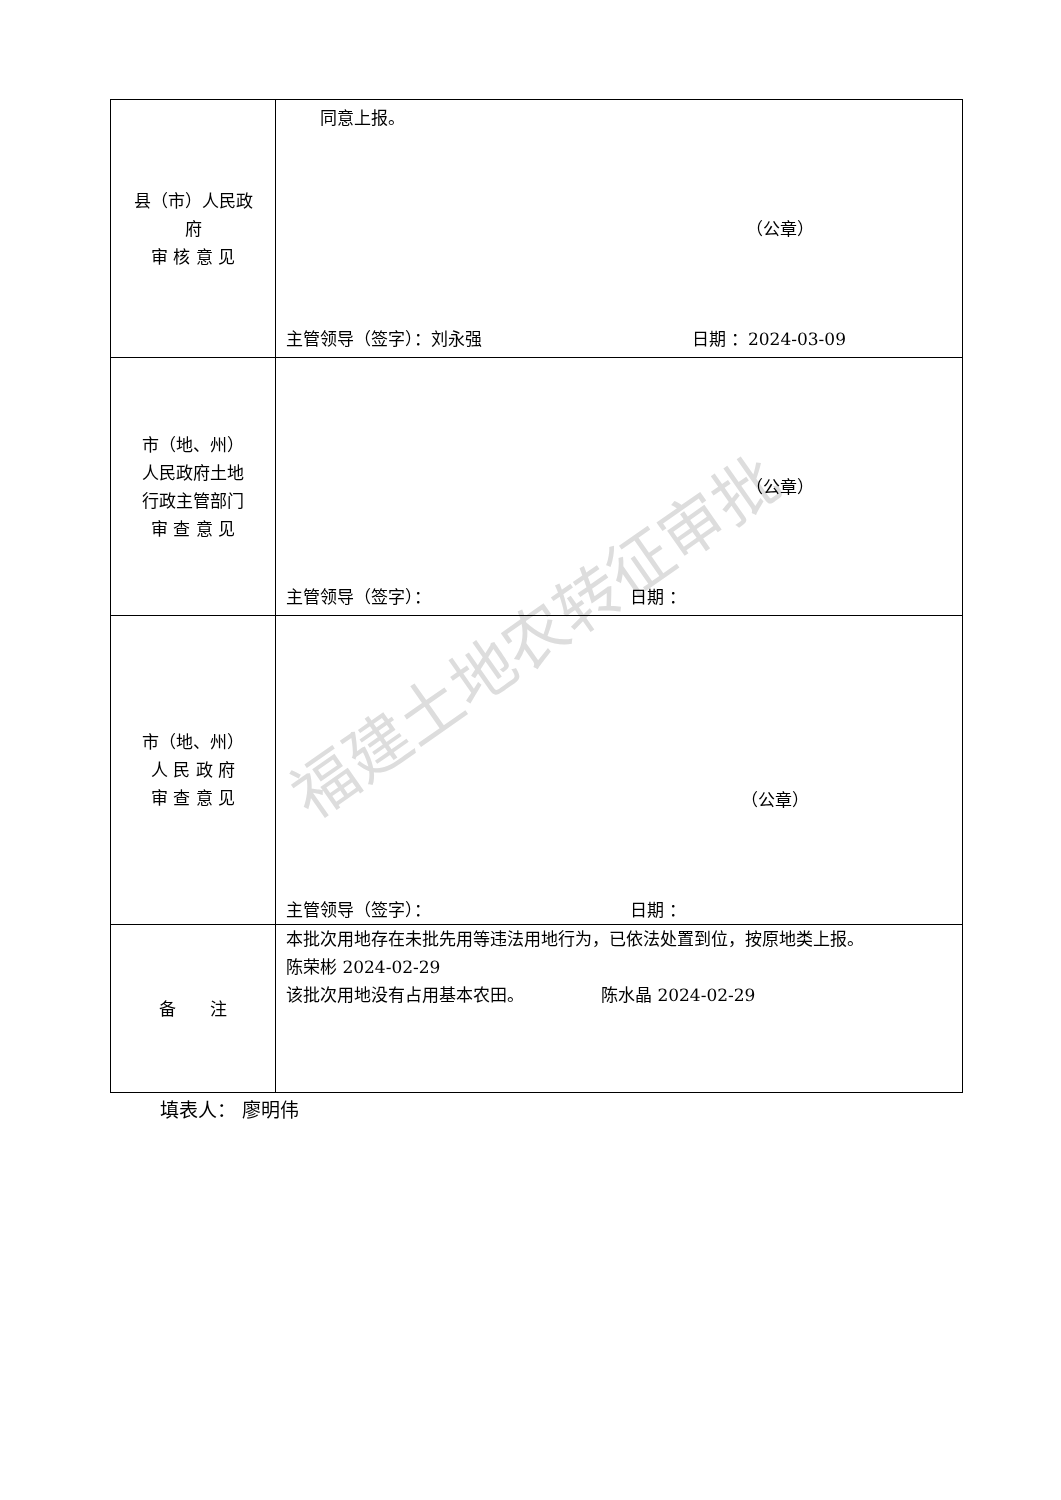福建土地农转征审批
| 县（市）人民政 府 审 核 意 见 | 同意上报。 （公章） 主管领导（签字）：刘永强 日期 ：2024-03-09 |
| 市（地、州） 人民政府土地 行政主管部门 审 查 意 见 | （公章） 主管领导（签字）： 日期 ： |
| 市（地、州） 人 民 政 府 审 查 意 见 | （公章） 主管领导（签字）： 日期 ： |
| 备 注 | 本批次用地存在未批先用等违法用地行为，已依法处置到位，按原地类上报。 陈荣彬 2024-02-29 该批次用地没有占用基本农田。 陈水晶 2024-02-29 |
填表人： 廖明伟